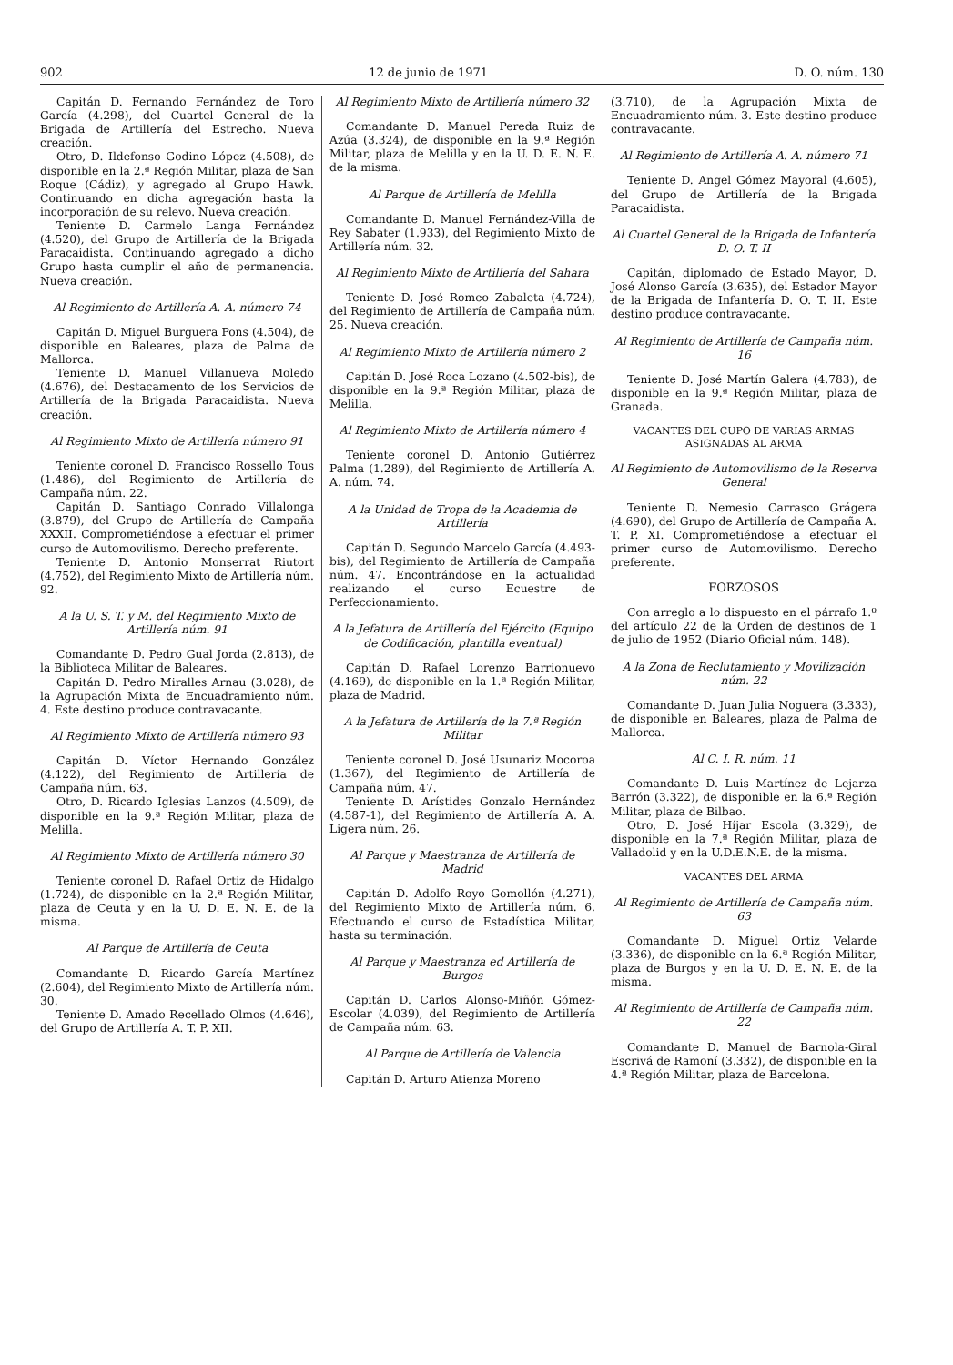902 12 de junio de 1971 D. O. núm. 130
Capitán D. Fernando Fernández de Toro García (4.298), del Cuartel General de la Brigada de Artillería del Estrecho. Nueva creación.
Otro, D. Ildefonso Godino López (4.508), de disponible en la 2.ª Región Militar, plaza de San Roque (Cádiz), y agregado al Grupo Hawk. Continuando en dicha agregación hasta la incorporación de su relevo. Nueva creación.
Teniente D. Carmelo Langa Fernández (4.520), del Grupo de Artillería de la Brigada Paracaidista. Continuando agregado a dicho Grupo hasta cumplir el año de permanencia. Nueva creación.
Al Regimiento de Artillería A. A. número 74
Capitán D. Miguel Burguera Pons (4.504), de disponible en Baleares, plaza de Palma de Mallorca.
Teniente D. Manuel Villanueva Moledo (4.676), del Destacamento de los Servicios de Artillería de la Brigada Paracaidista. Nueva creación.
Al Regimiento Mixto de Artillería número 91
Teniente coronel D. Francisco Rossello Tous (1.486), del Regimiento de Artillería de Campaña núm. 22.
Capitán D. Santiago Conrado Villalonga (3.879), del Grupo de Artillería de Campaña XXXII. Comprometiéndose a efectuar el primer curso de Automovilismo. Derecho preferente.
Teniente D. Antonio Monserrat Riutort (4.752), del Regimiento Mixto de Artillería núm. 92.
A la U. S. T. y M. del Regimiento Mixto de Artillería núm. 91
Comandante D. Pedro Gual Jorda (2.813), de la Biblioteca Militar de Baleares.
Capitán D. Pedro Miralles Arnau (3.028), de la Agrupación Mixta de Encuadramiento núm. 4. Este destino produce contravacante.
Al Regimiento Mixto de Artillería número 93
Capitán D. Víctor Hernando González (4.122), del Regimiento de Artillería de Campaña núm. 63.
Otro, D. Ricardo Iglesias Lanzos (4.509), de disponible en la 9.ª Región Militar, plaza de Melilla.
Al Regimiento Mixto de Artillería número 30
Teniente coronel D. Rafael Ortiz de Hidalgo (1.724), de disponible en la 2.ª Región Militar, plaza de Ceuta y en la U. D. E. N. E. de la misma.
Al Parque de Artillería de Ceuta
Comandante D. Ricardo García Martínez (2.604), del Regimiento Mixto de Artillería núm. 30.
Teniente D. Amado Recellado Olmos (4.646), del Grupo de Artillería A. T. P. XII.
Al Regimiento Mixto de Artillería número 32
Comandante D. Manuel Pereda Ruiz de Azúa (3.324), de disponible en la 9.ª Región Militar, plaza de Melilla y en la U. D. E. N. E. de la misma.
Al Parque de Artillería de Melilla
Comandante D. Manuel Fernández-Villa de Rey Sabater (1.933), del Regimiento Mixto de Artillería núm. 32.
Al Regimiento Mixto de Artillería del Sahara
Teniente D. José Romeo Zabaleta (4.724), del Regimiento de Artillería de Campaña núm. 25. Nueva creación.
Al Regimiento Mixto de Artillería número 2
Capitán D. José Roca Lozano (4.502-bis), de disponible en la 9.ª Región Militar, plaza de Melilla.
Al Regimiento Mixto de Artillería número 4
Teniente coronel D. Antonio Gutiérrez Palma (1.289), del Regimiento de Artillería A. A. núm. 74.
A la Unidad de Tropa de la Academia de Artillería
Capitán D. Segundo Marcelo García (4.493-bis), del Regimiento de Artillería de Campaña núm. 47. Encontrándose en la actualidad realizando el curso Ecuestre de Perfeccionamiento.
A la Jefatura de Artillería del Ejército (Equipo de Codificación, plantilla eventual)
Capitán D. Rafael Lorenzo Barrionuevo (4.169), de disponible en la 1.ª Región Militar, plaza de Madrid.
A la Jefatura de Artillería de la 7.ª Región Militar
Teniente coronel D. José Usunariz Mocoroa (1.367), del Regimiento de Artillería de Campaña núm. 47.
Teniente D. Arístides Gonzalo Hernández (4.587-1), del Regimiento de Artillería A. A. Ligera núm. 26.
Al Parque y Maestranza de Artillería de Madrid
Capitán D. Adolfo Royo Gomollón (4.271), del Regimiento Mixto de Artillería núm. 6. Efectuando el curso de Estadística Militar, hasta su terminación.
Al Parque y Maestranza ed Artillería de Burgos
Capitán D. Carlos Alonso-Miñón Gómez-Escolar (4.039), del Regimiento de Artillería de Campaña núm. 63.
Al Parque de Artillería de Valencia
Capitán D. Arturo Atienza Moreno
(3.710), de la Agrupación Mixta de Encuadramiento núm. 3. Este destino produce contravacante.
Al Regimiento de Artillería A. A. número 71
Teniente D. Angel Gómez Mayoral (4.605), del Grupo de Artillería de la Brigada Paracaidista.
Al Cuartel General de la Brigada de Infantería D. O. T. II
Capitán, diplomado de Estado Mayor, D. José Alonso García (3.635), del Estador Mayor de la Brigada de Infantería D. O. T. II. Este destino produce contravacante.
Al Regimiento de Artillería de Campaña núm. 16
Teniente D. José Martín Galera (4.783), de disponible en la 9.ª Región Militar, plaza de Granada.
VACANTES DEL CUPO DE VARIAS ARMAS ASIGNADAS AL ARMA
Al Regimiento de Automovilismo de la Reserva General
Teniente D. Nemesio Carrasco Grágera (4.690), del Grupo de Artillería de Campaña A. T. P. XI. Comprometiéndose a efectuar el primer curso de Automovilismo. Derecho preferente.
FORZOSOS
Con arreglo a lo dispuesto en el párrafo 1.º del artículo 22 de la Orden de destinos de 1 de julio de 1952 (Diario Oficial núm. 148).
A la Zona de Reclutamiento y Movilización núm. 22
Comandante D. Juan Julia Noguera (3.333), de disponible en Baleares, plaza de Palma de Mallorca.
Al C. I. R. núm. 11
Comandante D. Luis Martínez de Lejarza Barrón (3.322), de disponible en la 6.ª Región Militar, plaza de Bilbao.
Otro, D. José Híjar Escola (3.329), de disponible en la 7.ª Región Militar, plaza de Valladolid y en la U.D.E.N.E. de la misma.
VACANTES DEL ARMA
Al Regimiento de Artillería de Campaña núm. 63
Comandante D. Miguel Ortiz Velarde (3.336), de disponible en la 6.ª Región Militar, plaza de Burgos y en la U. D. E. N. E. de la misma.
Al Regimiento de Artillería de Campaña núm. 22
Comandante D. Manuel de Barnola-Giral Escrivá de Ramoní (3.332), de disponible en la 4.ª Región Militar, plaza de Barcelona.